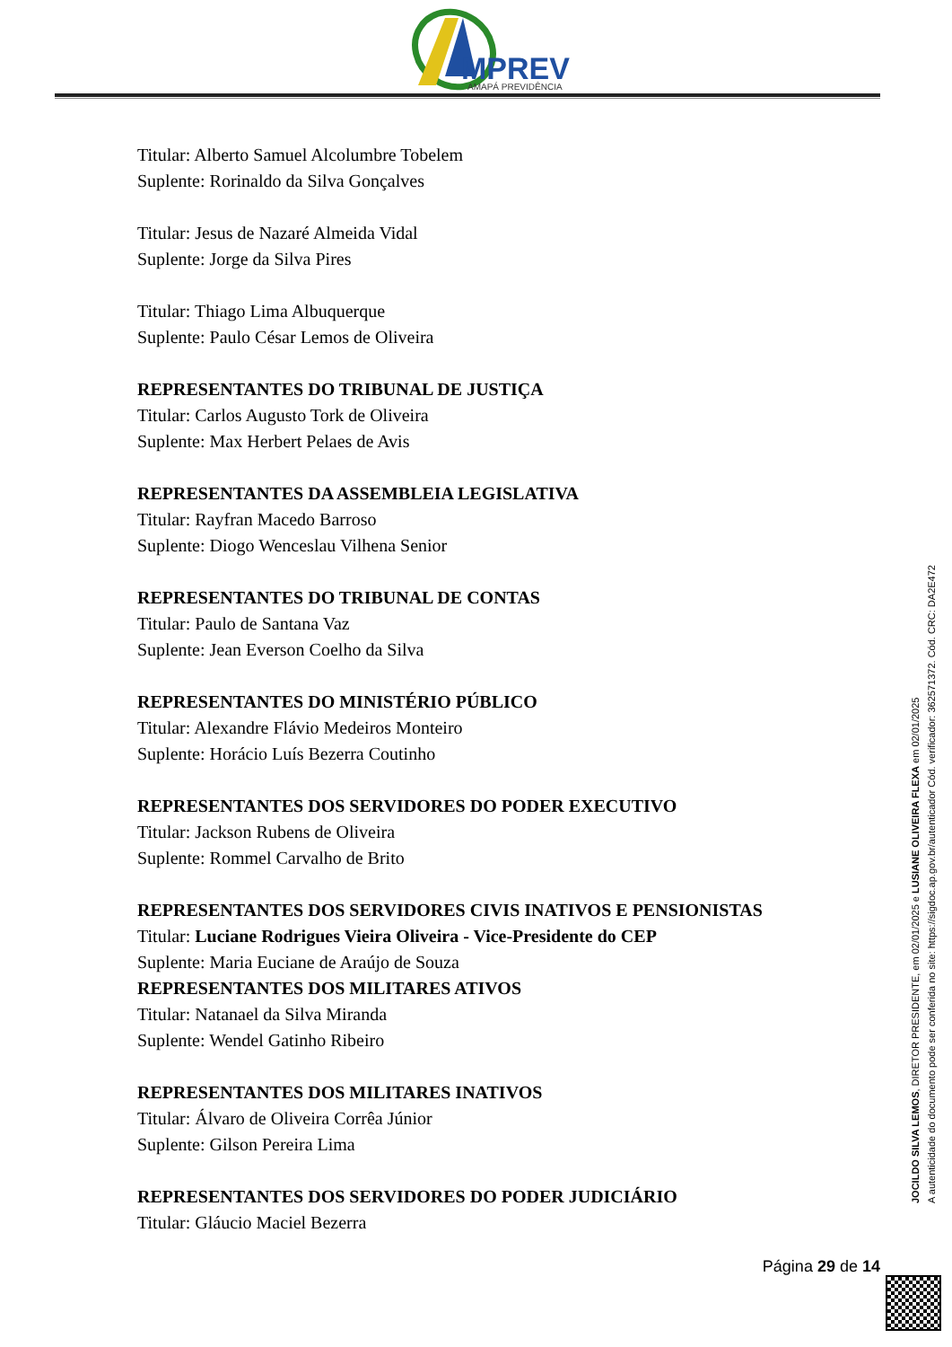MPREV
AMAPÁ PREVIDÊNCIA
Titular: Alberto Samuel Alcolumbre Tobelem
Suplente: Rorinaldo da Silva Gonçalves
Titular: Jesus de Nazaré Almeida Vidal
Suplente: Jorge da Silva Pires
Titular: Thiago Lima Albuquerque
Suplente: Paulo César Lemos de Oliveira
REPRESENTANTES DO TRIBUNAL DE JUSTIÇA
Titular: Carlos Augusto Tork de Oliveira
Suplente: Max Herbert Pelaes de Avis
REPRESENTANTES DA ASSEMBLEIA LEGISLATIVA
Titular: Rayfran Macedo Barroso
Suplente: Diogo Wenceslau Vilhena Senior
REPRESENTANTES DO TRIBUNAL DE CONTAS
Titular: Paulo de Santana Vaz
Suplente: Jean Everson Coelho da Silva
REPRESENTANTES DO MINISTÉRIO PÚBLICO
Titular: Alexandre Flávio Medeiros Monteiro
Suplente: Horácio Luís Bezerra Coutinho
REPRESENTANTES DOS SERVIDORES DO PODER EXECUTIVO
Titular: Jackson Rubens de Oliveira
Suplente: Rommel Carvalho de Brito
REPRESENTANTES DOS SERVIDORES CIVIS INATIVOS E PENSIONISTAS
Titular: Luciane Rodrigues Vieira Oliveira - Vice-Presidente do CEP
Suplente: Maria Euciane de Araújo de Souza
REPRESENTANTES DOS MILITARES ATIVOS
Titular: Natanael da Silva Miranda
Suplente: Wendel Gatinho Ribeiro
REPRESENTANTES DOS MILITARES INATIVOS
Titular: Álvaro de Oliveira Corrêa Júnior
Suplente: Gilson Pereira Lima
REPRESENTANTES DOS SERVIDORES DO PODER JUDICIÁRIO
Titular: Gláucio Maciel Bezerra
JOCILDO SILVA LEMOS, DIRETOR PRESIDENTE, em 02/01/2025 e LUSIANE OLIVEIRA FLEXA em 02/01/2025
A autenticidade do documento pode ser conferida no site: https://sigdoc.ap.gov.br/autenticador Cód. verificador: 362571372. Cód. CRC: DA2E472
Página 29 de 14